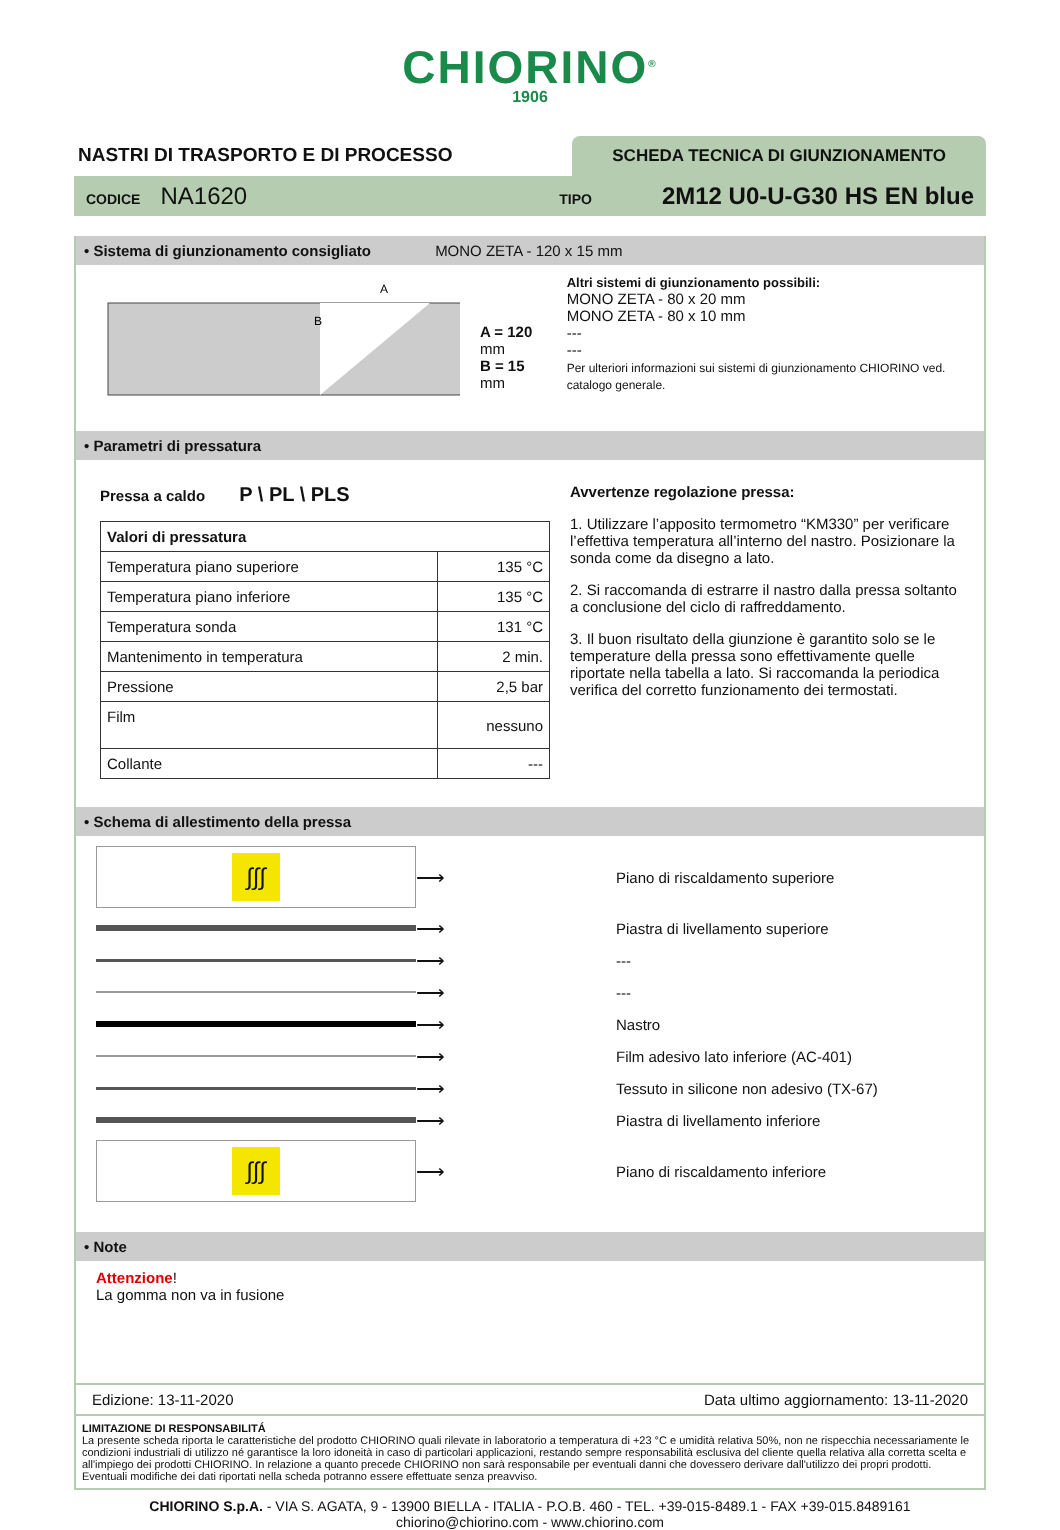CHIORINO<sup>®</sup>
1906
NASTRI DI TRASPORTO E DI PROCESSO
SCHEDA TECNICA DI GIUNZIONAMENTO
CODICE NA1620 TIPO 2M12 U0-U-G30 HS EN blue
• Sistema di giunzionamento consigliato MONO ZETA - 120 x 15 mm
A
B
A = 120 mm
B = 15 mm
Altri sistemi di giunzionamento possibili:
MONO ZETA - 80 x 20 mm
MONO ZETA - 80 x 10 mm
---
---
Per ulteriori informazioni sui sistemi di giunzionamento CHIORINO ved. catalogo generale.
• Parametri di pressatura
Pressa a caldo P \ PL \ PLS
| Valori di pressatura | |
| Temperatura piano superiore | 135 °C |
| Temperatura piano inferiore | 135 °C |
| Temperatura sonda | 131 °C |
| Mantenimento in temperatura | 2 min. |
| Pressione | 2,5 bar |
| Film | nessuno |
| Collante | --- |
Avvertenze regolazione pressa:
1. Utilizzare l’apposito termometro “KM330” per verificare l’effettiva temperatura all’interno del nastro. Posizionare la sonda come da disegno a lato.
2. Si raccomanda di estrarre il nastro dalla pressa soltanto a conclusione del ciclo di raffreddamento.
3. Il buon risultato della giunzione è garantito solo se le temperature della pressa sono effettivamente quelle riportate nella tabella a lato. Si raccomanda la periodica verifica del corretto funzionamento dei termostati.
• Schema di allestimento della pressa
∫∫∫
⟶
Piano di riscaldamento superiore
⟶
Piastra di livellamento superiore
⟶
---
⟶
---
⟶
Nastro
⟶
Film adesivo lato inferiore (AC-401)
⟶
Tessuto in silicone non adesivo (TX-67)
⟶
Piastra di livellamento inferiore
∫∫∫
⟶
Piano di riscaldamento inferiore
• Note
Attenzione!
La gomma non va in fusione
Edizione: 13-11-2020 Data ultimo aggiornamento: 13-11-2020
LIMITAZIONE DI RESPONSABILITÁ
La presente scheda riporta le caratteristiche del prodotto CHIORINO quali rilevate in laboratorio a temperatura di +23 °C e umidità relativa 50%, non ne rispecchia necessariamente le condizioni industriali di utilizzo né garantisce la loro idoneità in caso di particolari applicazioni, restando sempre responsabilità esclusiva del cliente quella relativa alla corretta scelta e all'impiego dei prodotti CHIORINO. In relazione a quanto precede CHIORINO non sarà responsabile per eventuali danni che dovessero derivare dall'utilizzo dei propri prodotti. Eventuali modifiche dei dati riportati nella scheda potranno essere effettuate senza preavviso.
CHIORINO S.p.A. - VIA S. AGATA, 9 - 13900 BIELLA - ITALIA - P.O.B. 460 - TEL. +39-015-8489.1 - FAX +39-015.8489161
chiorino@chiorino.com - www.chiorino.com